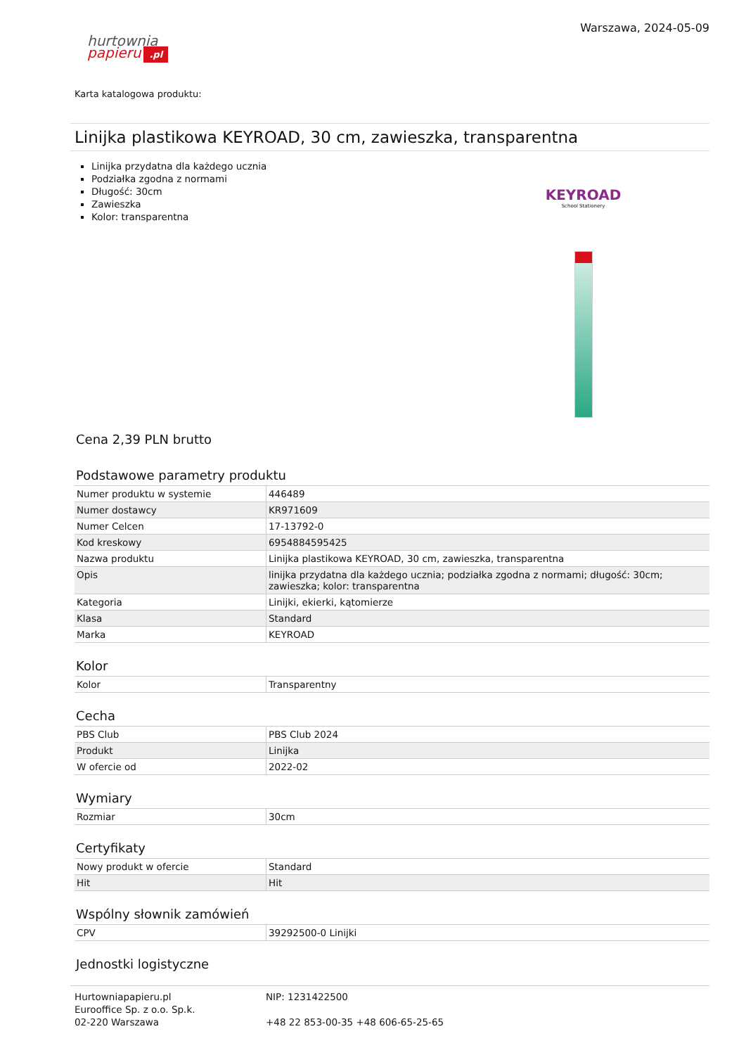hurtownia
papieru.pl
Warszawa, 2024-05-09
Karta katalogowa produktu:
Linijka plastikowa KEYROAD, 30 cm, zawieszka, transparentna
Linijka przydatna dla każdego ucznia
Podziałka zgodna z normami
Długość: 30cm
Zawieszka
Kolor: transparentna
KEYROAD
School Stationery
Cena 2,39 PLN brutto
Podstawowe parametry produktu
| Numer produktu w systemie | 446489 |
| Numer dostawcy | KR971609 |
| Numer Celcen | 17-13792-0 |
| Kod kreskowy | 6954884595425 |
| Nazwa produktu | Linijka plastikowa KEYROAD, 30 cm, zawieszka, transparentna |
| Opis | linijka przydatna dla każdego ucznia; podziałka zgodna z normami; długość: 30cm; zawieszka; kolor: transparentna |
| Kategoria | Linijki, ekierki, kątomierze |
| Klasa | Standard |
| Marka | KEYROAD |
Kolor
| Kolor | Transparentny |
Cecha
| PBS Club | PBS Club 2024 |
| Produkt | Linijka |
| W ofercie od | 2022-02 |
Wymiary
| Rozmiar | 30cm |
Certyfikaty
| Nowy produkt w ofercie | Standard |
| Hit | Hit |
Wspólny słownik zamówień
| CPV | 39292500-0 Linijki |
Jednostki logistyczne
Hurtowniapapieru.pl
Eurooffice Sp. z o.o. Sp.k.
02-220 Warszawa
NIP: 1231422500
+48 22 853-00-35 +48 606-65-25-65